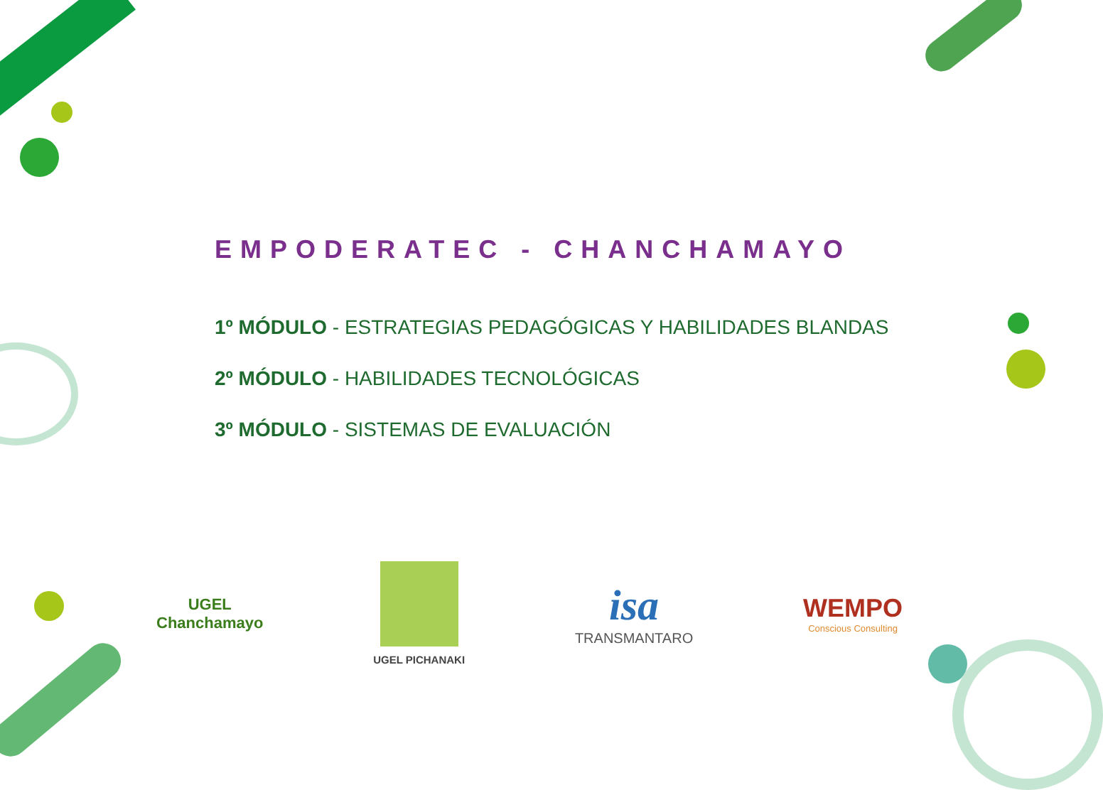EMPODERATEC - CHANCHAMAYO
1º MÓDULO - ESTRATEGIAS PEDAGÓGICAS Y HABILIDADES BLANDAS
2º MÓDULO - HABILIDADES TECNOLÓGICAS
3º MÓDULO - SISTEMAS DE EVALUACIÓN
UGEL
Chanchamayo
UGEL PICHANAKI
isa
TRANSMANTARO
WEMPO
Conscious Consulting